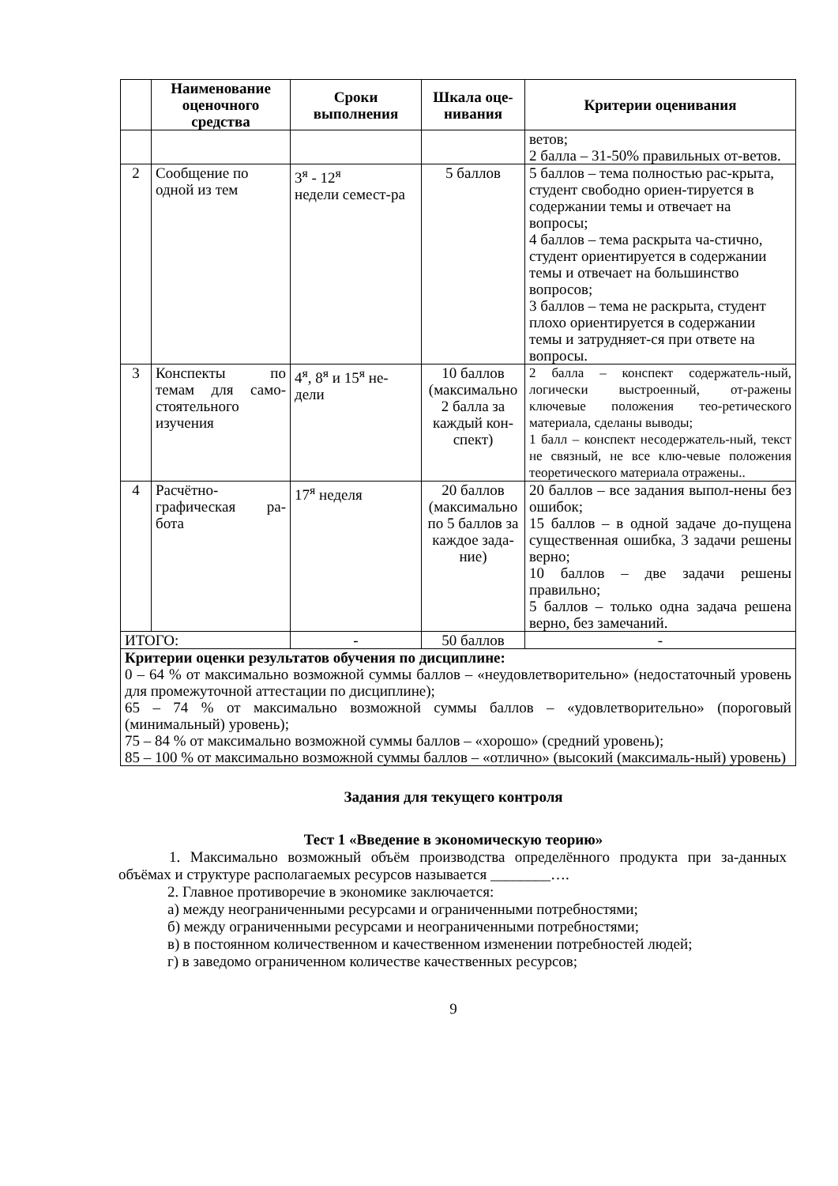| | Наименование оценочного средства | Сроки выполнения | Шкала оце-нивания | Критерии оценивания |
| --- | --- | --- | --- | --- |
| | | | | ветов; 2 балла – 31-50% правильных от-ветов. |
| 2 | Сообщение по одной из тем | 3<sup>я</sup> - 12<sup>я</sup> недели семест-ра | 5 баллов | 5 баллов – тема полностью рас-крыта, студент свободно ориен-тируется в содержании темы и отвечает на вопросы; 4 баллов – тема раскрыта ча-стично, студент ориентируется в содержании темы и отвечает на большинство вопросов; 3 баллов – тема не раскрыта, студент плохо ориентируется в содержании темы и затрудняет-ся при ответе на вопросы. |
| 3 | Конспекты по темам для само-стоятельного изучения | 4<sup>я</sup>, 8<sup>я</sup> и 15<sup>я</sup> не-дели | 10 баллов (максимально 2 балла за каждый кон-спект) | 2 балла – конспект содержатель-ный, логически выстроенный, от-ражены ключевые положения тео-ретического материала, сделаны выводы; 1 балл – конспект несодержатель-ный, текст не связный, не все клю-чевые положения теоретического материала отражены.. |
| 4 | Расчётно-графическая ра-бота | 17<sup>я</sup> неделя | 20 баллов (максимально по 5 баллов за каждое зада-ние) | 20 баллов – все задания выпол-нены без ошибок; 15 баллов – в одной задаче до-пущена существенная ошибка, 3 задачи решены верно; 10 баллов – две задачи решены правильно; 5 баллов – только одна задача решена верно, без замечаний. |
| ИТОГО: | | - | 50 баллов | - |
| Критерии оценки результатов обучения по дисциплине: 0 – 64 % от максимально возможной суммы баллов – «неудовлетворительно» (недостаточный уровень для промежуточной аттестации по дисциплине); 65 – 74 % от максимально возможной суммы баллов – «удовлетворительно» (пороговый (минимальный) уровень); 75 – 84 % от максимально возможной суммы баллов – «хорошо» (средний уровень); 85 – 100 % от максимально возможной суммы баллов – «отлично» (высокий (максималь-ный) уровень) | | | | |
Задания для текущего контроля
Тест 1 «Введение в экономическую теорию»
1. Максимально возможный объём производства определённого продукта при за-данных объёмах и структуре располагаемых ресурсов называется ________….
2. Главное противоречие в экономике заключается:
а) между неограниченными ресурсами и ограниченными потребностями;
б) между ограниченными ресурсами и неограниченными потребностями;
в) в постоянном количественном и качественном изменении потребностей людей;
г) в заведомо ограниченном количестве качественных ресурсов;
9